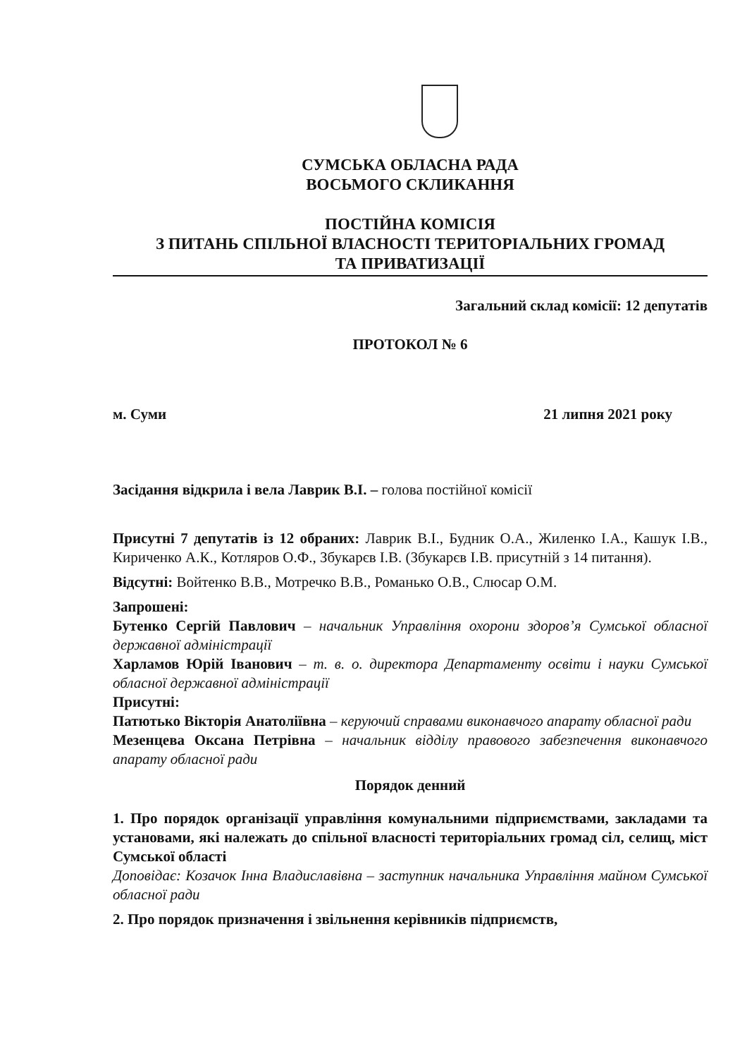СУМСЬКА ОБЛАСНА РАДА
ВОСЬМОГО СКЛИКАННЯ
ПОСТІЙНА КОМІСІЯ
З ПИТАНЬ СПІЛЬНОЇ ВЛАСНОСТІ ТЕРИТОРІАЛЬНИХ ГРОМАД
ТА ПРИВАТИЗАЦІЇ
Загальний склад комісії: 12 депутатів
ПРОТОКОЛ № 6
м. Суми 21 липня 2021 року
Засідання відкрила і вела Лаврик В.І. – голова постійної комісії
Присутні 7 депутатів із 12 обраних: Лаврик В.І., Будник О.А., Жиленко І.А., Кашук І.В., Кириченко А.К., Котляров О.Ф., Збукарєв І.В. (Збукарєв І.В. присутній з 14 питання).
Відсутні: Войтенко В.В., Мотречко В.В., Романько О.В., Слюсар О.М.
Запрошені:
Бутенко Сергій Павлович – начальник Управління охорони здоров’я Сумської обласної державної адміністрації
Харламов Юрій Іванович – т. в. о. директора Департаменту освіти і науки Сумської обласної державної адміністрації
Присутні:
Патютько Вікторія Анатоліївна – керуючий справами виконавчого апарату обласної ради
Мезенцева Оксана Петрівна – начальник відділу правового забезпечення виконавчого апарату обласної ради
Порядок денний
1. Про порядок організації управління комунальними підприємствами, закладами та установами, які належать до спільної власності територіальних громад сіл, селищ, міст Сумської області
Доповідає: Козачок Інна Владиславівна – заступник начальника Управління майном Сумської обласної ради
2. Про порядок призначення і звільнення керівників підприємств,